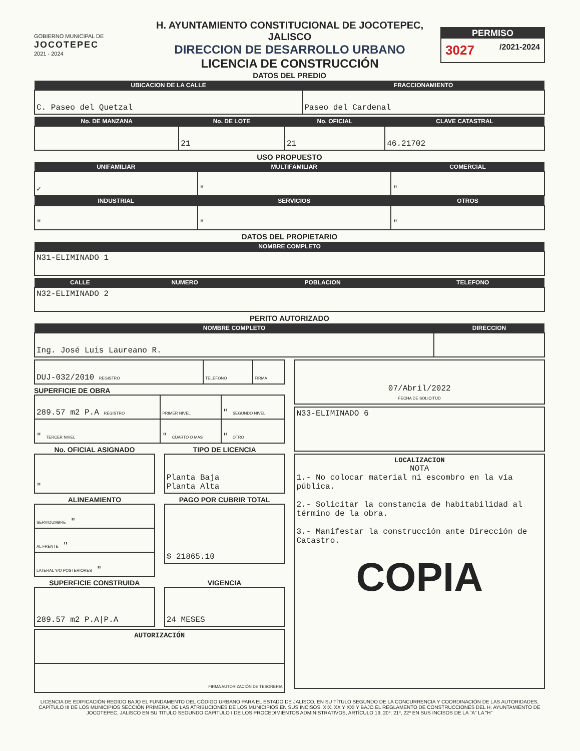GOBIERNO MUNICIPAL DE
JOCOTEPEC
2021 - 2024
H. AYUNTAMIENTO CONSTITUCIONAL DE JOCOTEPEC, JALISCO
DIRECCION DE DESARROLLO URBANO
LICENCIA DE CONSTRUCCIÓN
PERMISO
3027 /2021-2024
DATOS DEL PREDIO
| UBICACION DE LA CALLE | FRACCIONAMIENTO |
| --- | --- |
| C. Paseo del Quetzal | Paseo del Cardenal |
| No. DE MANZANA | No. DE LOTE | No. OFICIAL | CLAVE CATASTRAL |
| --- | --- | --- | --- |
| | 21 | 21 | 46.21702 |
USO PROPUESTO
| UNIFAMILIAR | MULTIFAMILIAR | COMERCIAL |
| --- | --- | --- |
| ✓ | " | " |
| INDUSTRIAL | SERVICIOS | OTROS |
| " | " | " |
DATOS DEL PROPIETARIO
| NOMBRE COMPLETO |
| --- |
| N31-ELIMINADO 1 |
| CALLE | NUMERO | POBLACION | TELEFONO |
| --- | --- | --- | --- |
| N32-ELIMINADO 2 | | | |
PERITO AUTORIZADO
| NOMBRE COMPLETO | DIRECCION |
| --- | --- |
| Ing. José Luis Laureano R. | |
| DUJ-032/2010 REGISTRO | TELEFONO | FIRMA |
SUPERFICIE DE OBRA
| 289.57 m2 P.A REGISTRO | PRIMER NIVEL | " SEGUNDO NIVEL |
| " TERCER NIVEL | " CUARTO O MAS | " OTRO |
No. OFICIAL ASIGNADO
| " |
TIPO DE LICENCIA
| Planta Baja Planta Alta |
ALINEAMIENTO
| SERVIDUMBRE " |
| AL FRENTE " |
| LATERAL Y/O POSTERIORES " |
PAGO POR CUBRIR TOTAL
| $ 21865.10 |
SUPERFICIE CONSTRUIDA
| 289.57 m2 P.A/P.A |
VIGENCIA
| 24 MESES |
| AUTORIZACIÓN |
| FIRMA AUTORIZACIÓN DE TESORERIA |
| 07/Abril/2022 FECHA DE SOLICITUD |
| N33-ELIMINADO 6 |
| LOCALIZACION NOTA 1.- No colocar material ni escombro en la vía pública. 2.- Solicitar la constancia de habitabilidad al término de la obra. 3.- Manifestar la construcción ante Dirección de Catastro. COPIA |
LICENCIA DE EDIFICACIÓN REGIDO BAJO EL FUNDAMENTO DEL CÓDIGO URBANO PARA EL ESTADO DE JALISCO, EN SU TÍTULO SEGUNDO DE LA CONCURRENCIA Y COORDINACIÓN DE LAS AUTORIDADES, CAPÍTULO III DE LOS MUNICIPIOS SECCIÓN PRIMERA, DE LAS ATRIBUCIONES DE LOS MUNICIPIOS EN SUS INCISOS, XIX, XX Y XXI Y BAJO EL REGLAMENTO DE CONSTRUCCIONES DEL H. AYUNTAMIENTO DE JOCOTEPEC, JALISCO EN SU TITULO SEGUNDO CAPITULO I DE LOS PROCEDIMIENTOS ADMINISTRATIVOS, ARTÍCULO 19, 20º, 21º, 22º EN SUS INCISOS DE LA "A" LA "H"